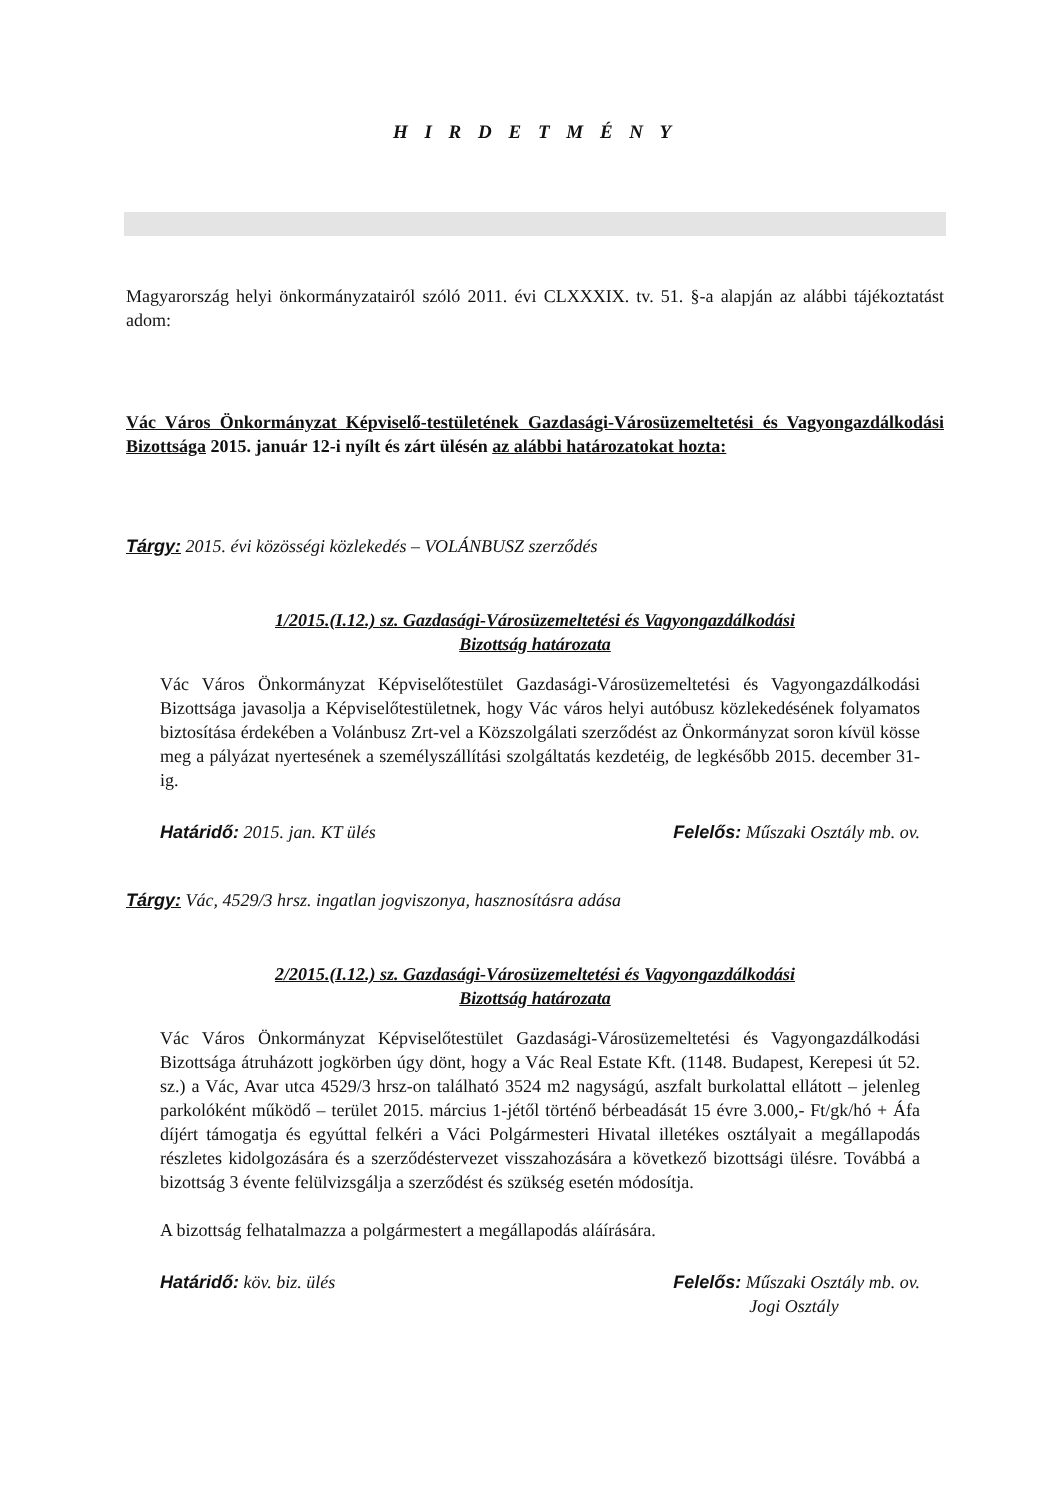H I R D E T M É N Y
Magyarország helyi önkormányzatairól szóló 2011. évi CLXXXIX. tv. 51. §-a alapján az alábbi tájékoztatást adom:
Vác Város Önkormányzat Képviselő-testületének Gazdasági-Városüzemeltetési és Vagyongazdálkodási Bizottsága 2015. január 12-i nyílt és zárt ülésén az alábbi határozatokat hozta:
Tárgy: 2015. évi közösségi közlekedés – VOLÁNBUSZ szerződés
1/2015.(I.12.) sz. Gazdasági-Városüzemeltetési és Vagyongazdálkodási
Bizottság határozata
Vác Város Önkormányzat Képviselőtestület Gazdasági-Városüzemeltetési és Vagyongazdálkodási Bizottsága javasolja a Képviselőtestületnek, hogy Vác város helyi autóbusz közlekedésének folyamatos biztosítása érdekében a Volánbusz Zrt-vel a Közszolgálati szerződést az Önkormányzat soron kívül kösse meg a pályázat nyertesének a személyszállítási szolgáltatás kezdetéig, de legkésőbb 2015. december 31-ig.
Határidő: 2015. jan. KT ülés Felelős: Műszaki Osztály mb. ov.
Tárgy: Vác, 4529/3 hrsz. ingatlan jogviszonya, hasznosításra adása
2/2015.(I.12.) sz. Gazdasági-Városüzemeltetési és Vagyongazdálkodási
Bizottság határozata
Vác Város Önkormányzat Képviselőtestület Gazdasági-Városüzemeltetési és Vagyongazdálkodási Bizottsága átruházott jogkörben úgy dönt, hogy a Vác Real Estate Kft. (1148. Budapest, Kerepesi út 52. sz.) a Vác, Avar utca 4529/3 hrsz-on található 3524 m2 nagyságú, aszfalt burkolattal ellátott – jelenleg parkolóként működő – terület 2015. március 1-jétől történő bérbeadását 15 évre 3.000,- Ft/gk/hó + Áfa díjért támogatja és egyúttal felkéri a Váci Polgármesteri Hivatal illetékes osztályait a megállapodás részletes kidolgozására és a szerződéstervezet visszahozására a következő bizottsági ülésre. Továbbá a bizottság 3 évente felülvizsgálja a szerződést és szükség esetén módosítja.
A bizottság felhatalmazza a polgármestert a megállapodás aláírására.
Határidő: köv. biz. ülés Felelős: Műszaki Osztály mb. ov.
Jogi Osztály